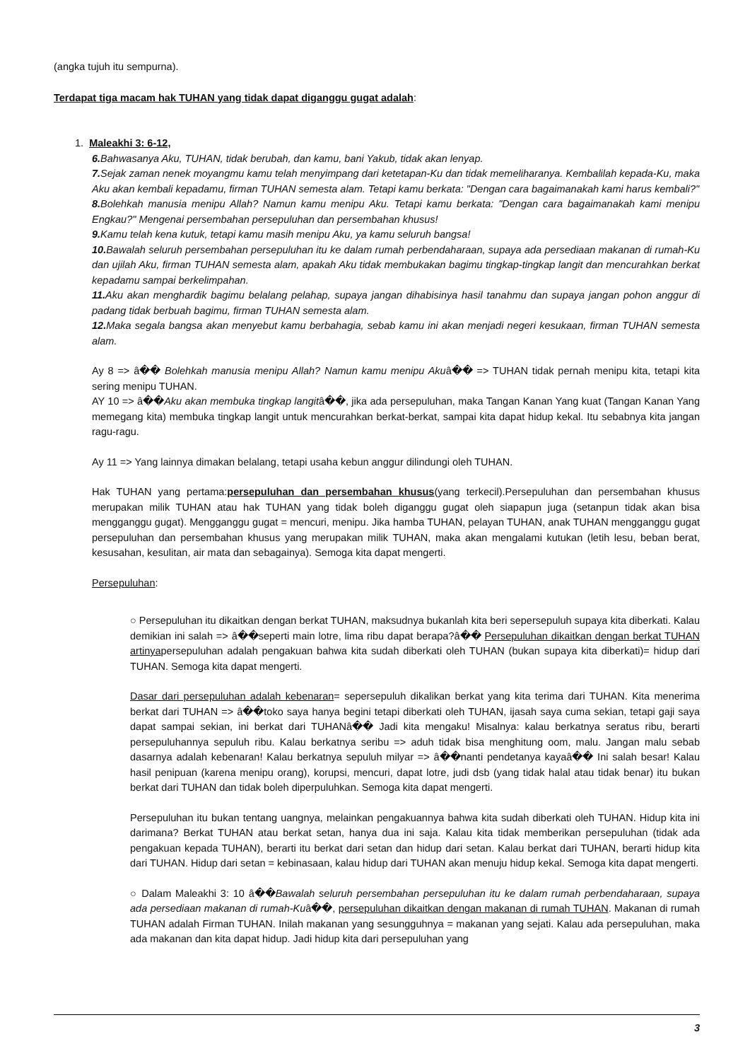(angka tujuh itu sempurna).
Terdapat tiga macam hak TUHAN yang tidak dapat diganggu gugat adalah:
1. Maleakhi 3: 6-12,
6. Bahwasanya Aku, TUHAN, tidak berubah, dan kamu, bani Yakub, tidak akan lenyap.
7. Sejak zaman nenek moyangmu kamu telah menyimpang dari ketetapan-Ku dan tidak memeliharanya. Kembalilah kepada-Ku, maka Aku akan kembali kepadamu, firman TUHAN semesta alam. Tetapi kamu berkata: "Dengan cara bagaimanakah kami harus kembali?"
8. Bolehkah manusia menipu Allah? Namun kamu menipu Aku. Tetapi kamu berkata: "Dengan cara bagaimanakah kami menipu Engkau?" Mengenai persembahan persepuluhan dan persembahan khusus!
9. Kamu telah kena kutuk, tetapi kamu masih menipu Aku, ya kamu seluruh bangsa!
10. Bawalah seluruh persembahan persepuluhan itu ke dalam rumah perbendaharaan, supaya ada persediaan makanan di rumah-Ku dan ujilah Aku, firman TUHAN semesta alam, apakah Aku tidak membukakan bagimu tingkap-tingkap langit dan mencurahkan berkat kepadamu sampai berkelimpahan.
11. Aku akan menghardik bagimu belalang pelahap, supaya jangan dihabisinya hasil tanahmu dan supaya jangan pohon anggur di padang tidak berbuah bagimu, firman TUHAN semesta alam.
12. Maka segala bangsa akan menyebut kamu berbahagia, sebab kamu ini akan menjadi negeri kesukaan, firman TUHAN semesta alam.
Ay 8 => â�� Bolehkah manusia menipu Allah? Namun kamu menipu Akuâ�� => TUHAN tidak pernah menipu kita, tetapi kita sering menipu TUHAN.
AY 10 => â��Aku akan membuka tingkap langitâ��, jika ada persepuluhan, maka Tangan Kanan Yang kuat (Tangan Kanan Yang memegang kita) membuka tingkap langit untuk mencurahkan berkat-berkat, sampai kita dapat hidup kekal. Itu sebabnya kita jangan ragu-ragu.
Ay 11 => Yang lainnya dimakan belalang, tetapi usaha kebun anggur dilindungi oleh TUHAN.
Hak TUHAN yang pertama:persepuluhan dan persembahan khusus(yang terkecil).Persepuluhan dan persembahan khusus merupakan milik TUHAN atau hak TUHAN yang tidak boleh diganggu gugat oleh siapapun juga (setanpun tidak akan bisa mengganggu gugat). Mengganggu gugat = mencuri, menipu. Jika hamba TUHAN, pelayan TUHAN, anak TUHAN mengganggu gugat persepuluhan dan persembahan khusus yang merupakan milik TUHAN, maka akan mengalami kutukan (letih lesu, beban berat, kesusahan, kesulitan, air mata dan sebagainya). Semoga kita dapat mengerti.
Persepuluhan:
○ Persepuluhan itu dikaitkan dengan berkat TUHAN, maksudnya bukanlah kita beri sepersepuluh supaya kita diberkati. Kalau demikian ini salah => â��seperti main lotre, lima ribu dapat berapa?â�� Persepuluhan dikaitkan dengan berkat TUHAN artinyapersepuluhan adalah pengakuan bahwa kita sudah diberkati oleh TUHAN (bukan supaya kita diberkati)= hidup dari TUHAN. Semoga kita dapat mengerti.
Dasar dari persepuluhan adalah kebenaran= sepersepuluh dikalikan berkat yang kita terima dari TUHAN. Kita menerima berkat dari TUHAN => â��toko saya hanya begini tetapi diberkati oleh TUHAN, ijasah saya cuma sekian, tetapi gaji saya dapat sampai sekian, ini berkat dari TUHANâ�� Jadi kita mengaku! Misalnya: kalau berkatnya seratus ribu, berarti persepuluhannya sepuluh ribu. Kalau berkatnya seribu => aduh tidak bisa menghitung oom, malu. Jangan malu sebab dasarnya adalah kebenaran! Kalau berkatnya sepuluh milyar => â��nanti pendetanya kayaâ�� Ini salah besar! Kalau hasil penipuan (karena menipu orang), korupsi, mencuri, dapat lotre, judi dsb (yang tidak halal atau tidak benar) itu bukan berkat dari TUHAN dan tidak boleh diperpuluhkan. Semoga kita dapat mengerti.
Persepuluhan itu bukan tentang uangnya, melainkan pengakuannya bahwa kita sudah diberkati oleh TUHAN. Hidup kita ini darimana? Berkat TUHAN atau berkat setan, hanya dua ini saja. Kalau kita tidak memberikan persepuluhan (tidak ada pengakuan kepada TUHAN), berarti itu berkat dari setan dan hidup dari setan. Kalau berkat dari TUHAN, berarti hidup kita dari TUHAN. Hidup dari setan = kebinasaan, kalau hidup dari TUHAN akan menuju hidup kekal. Semoga kita dapat mengerti.
○ Dalam Maleakhi 3: 10 â��Bawalah seluruh persembahan persepuluhan itu ke dalam rumah perbendaharaan, supaya ada persediaan makanan di rumah-Kuâ��, persepuluhan dikaitkan dengan makanan di rumah TUHAN. Makanan di rumah TUHAN adalah Firman TUHAN. Inilah makanan yang sesungguhnya = makanan yang sejati. Kalau ada persepuluhan, maka ada makanan dan kita dapat hidup. Jadi hidup kita dari persepuluhan yang
3